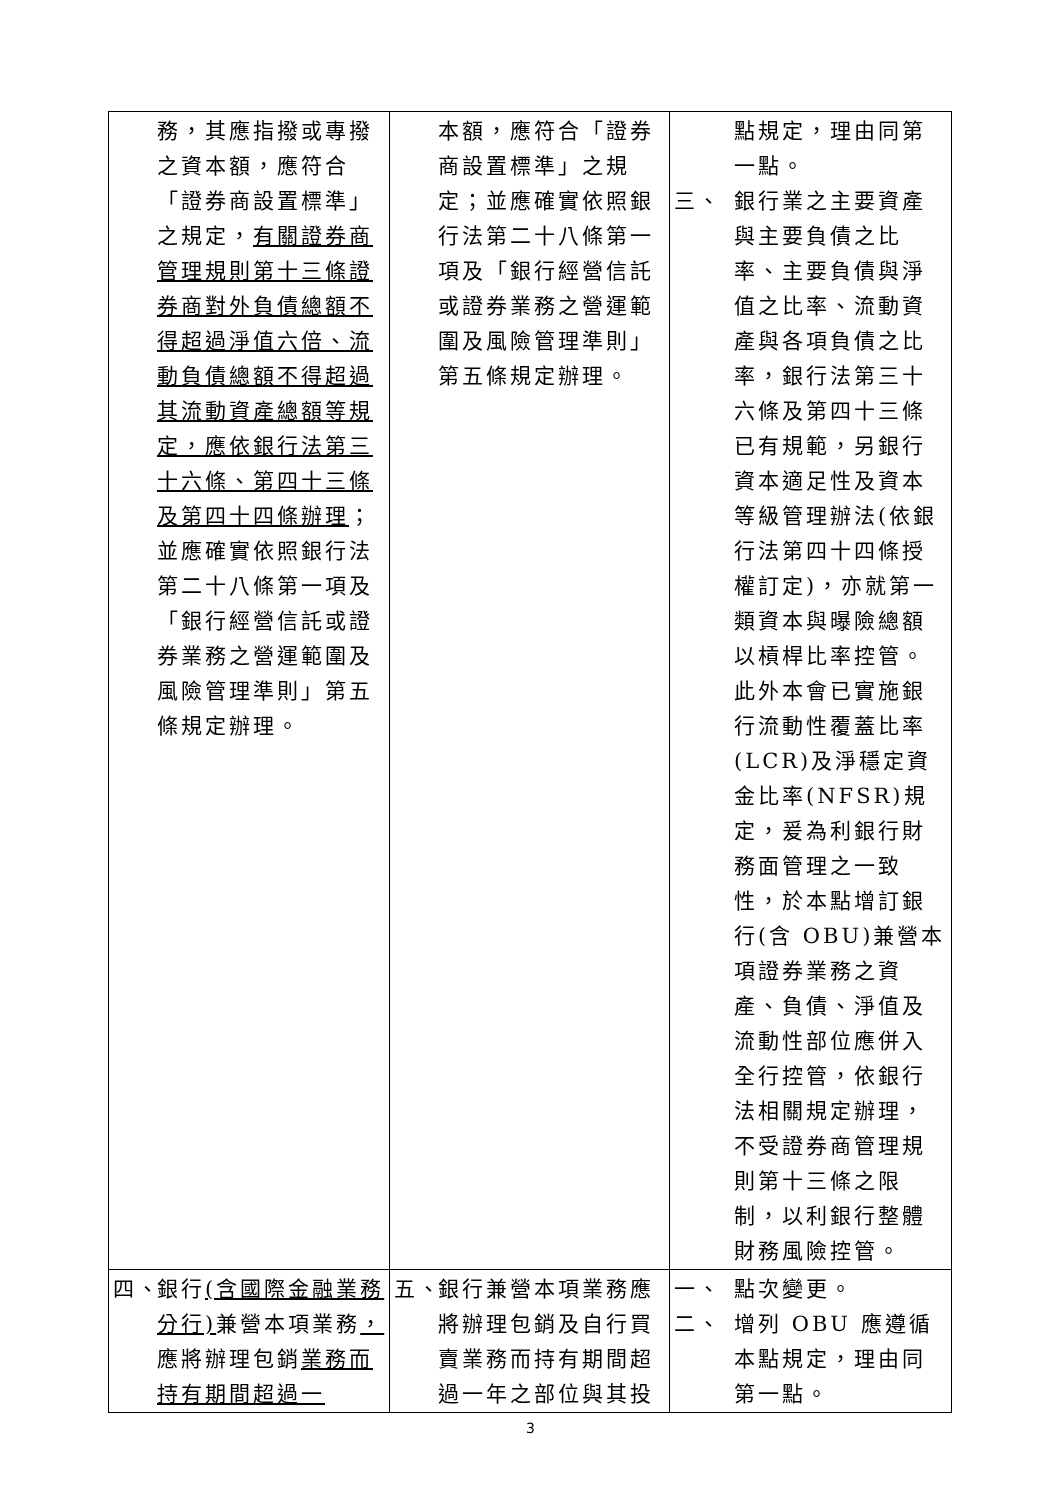| 務，其應指撥或專撥之資本額，應符合「證券商設置標準」之規定， 有關證券商管理規則第十三條證券商對外負債總額不得超過淨值六倍、流動負債總額不得超過其流動資產總額等規定，應依銀行法第三十六條、第四十三條及第四十四條辦理 ；並應確實依照銀行法第二十八條第一項及「銀行經營信託或證券業務之營運範圍及風險管理準則」第五條規定辦理。 | 本額，應符合「證券商設置標準」之規定；並應確實依照銀行法第二十八條第一項及「銀行經營信託或證券業務之營運範圍及風險管理準則」第五條規定辦理。 | 點規定，理由同第一點。 三、 銀行業之主要資產與主要負債之比率、主要負債與淨值之比率、流動資產與各項負債之比率，銀行法第三十六條及第四十三條已有規範，另銀行資本適足性及資本等級管理辦法(依銀行法第四十四條授權訂定)，亦就第一類資本與曝險總額以槓桿比率控管。此外本會已實施銀行流動性覆蓋比率(LCR)及淨穩定資金比率(NFSR)規定，爰為利銀行財務面管理之一致性，於本點增訂銀行(含 OBU)兼營本項證券業務之資產、負債、淨值及流動性部位應併入全行控管，依銀行法相關規定辦理，不受證券商管理規則第十三條之限制，以利銀行整體財務風險控管。 |
| 四、 銀行 (含國際金融業務分行) 兼營本項業務 ， 應將辦理包銷 業務而持有期間超過一 | 五、 銀行兼營本項業務應將辦理包銷及自行買賣業務而持有期間超過一年之部位與其投 | 一、 點次變更。 二、 增列 OBU 應遵循本點規定，理由同第一點。 |
3